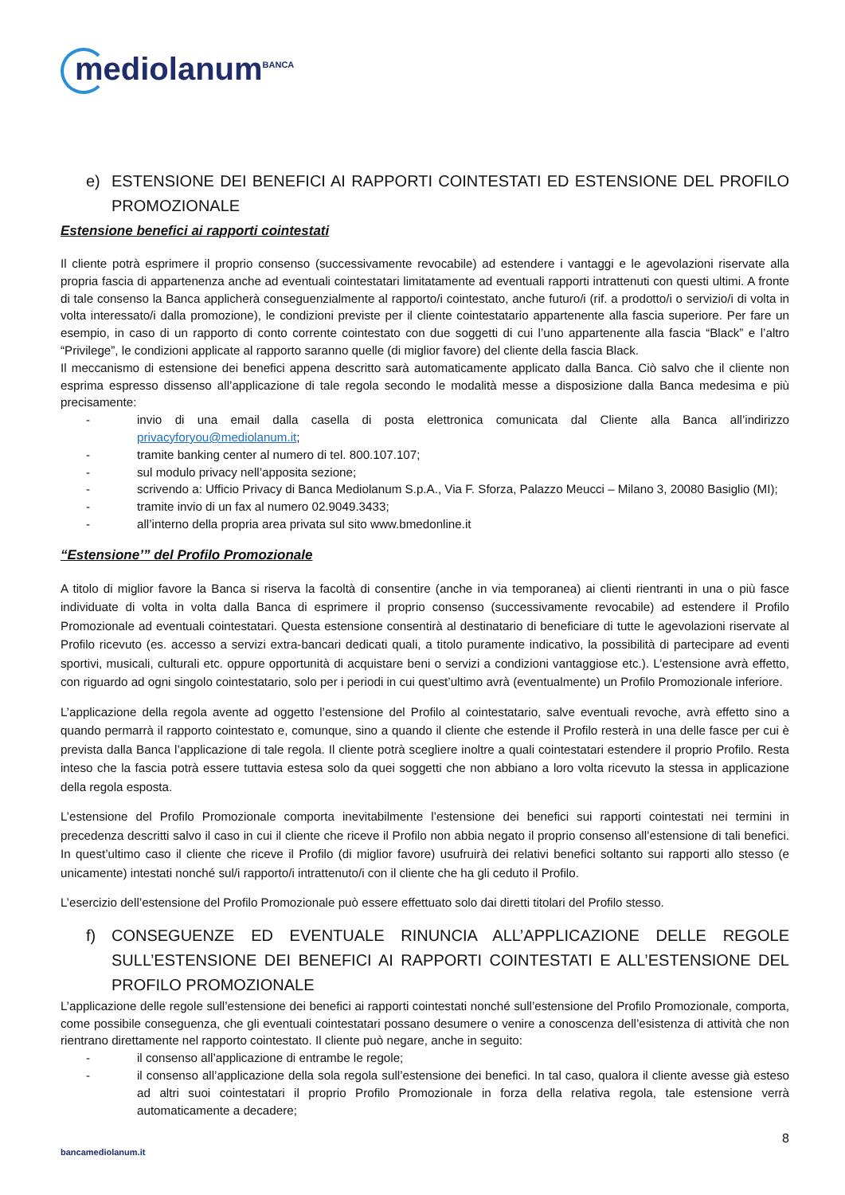mediolanum<sup>BANCA</sup>
e) ESTENSIONE DEI BENEFICI AI RAPPORTI COINTESTATI ED ESTENSIONE DEL PROFILO PROMOZIONALE
Estensione benefici ai rapporti cointestati
Il cliente potrà esprimere il proprio consenso (successivamente revocabile) ad estendere i vantaggi e le agevolazioni riservate alla propria fascia di appartenenza anche ad eventuali cointestatari limitatamente ad eventuali rapporti intrattenuti con questi ultimi. A fronte di tale consenso la Banca applicherà conseguenzialmente al rapporto/i cointestato, anche futuro/i (rif. a prodotto/i o servizio/i di volta in volta interessato/i dalla promozione), le condizioni previste per il cliente cointestatario appartenente alla fascia superiore. Per fare un esempio, in caso di un rapporto di conto corrente cointestato con due soggetti di cui l’uno appartenente alla fascia “Black” e l’altro “Privilege”, le condizioni applicate al rapporto saranno quelle (di miglior favore) del cliente della fascia Black.
Il meccanismo di estensione dei benefici appena descritto sarà automaticamente applicato dalla Banca. Ciò salvo che il cliente non esprima espresso dissenso all’applicazione di tale regola secondo le modalità messe a disposizione dalla Banca medesima e più precisamente:
- invio di una email dalla casella di posta elettronica comunicata dal Cliente alla Banca all’indirizzo privacyforyou@mediolanum.it;
- tramite banking center al numero di tel. 800.107.107;
- sul modulo privacy nell’apposita sezione;
- scrivendo a: Ufficio Privacy di Banca Mediolanum S.p.A., Via F. Sforza, Palazzo Meucci – Milano 3, 20080 Basiglio (MI);
- tramite invio di un fax al numero 02.9049.3433;
- all’interno della propria area privata sul sito www.bmedonline.it
“Estensione’” del Profilo Promozionale
A titolo di miglior favore la Banca si riserva la facoltà di consentire (anche in via temporanea) ai clienti rientranti in una o più fasce individuate di volta in volta dalla Banca di esprimere il proprio consenso (successivamente revocabile) ad estendere il Profilo Promozionale ad eventuali cointestatari. Questa estensione consentirà al destinatario di beneficiare di tutte le agevolazioni riservate al Profilo ricevuto (es. accesso a servizi extra-bancari dedicati quali, a titolo puramente indicativo, la possibilità di partecipare ad eventi sportivi, musicali, culturali etc. oppure opportunità di acquistare beni o servizi a condizioni vantaggiose etc.). L’estensione avrà effetto, con riguardo ad ogni singolo cointestatario, solo per i periodi in cui quest’ultimo avrà (eventualmente) un Profilo Promozionale inferiore.
L’applicazione della regola avente ad oggetto l’estensione del Profilo al cointestatario, salve eventuali revoche, avrà effetto sino a quando permarrà il rapporto cointestato e, comunque, sino a quando il cliente che estende il Profilo resterà in una delle fasce per cui è prevista dalla Banca l’applicazione di tale regola. Il cliente potrà scegliere inoltre a quali cointestatari estendere il proprio Profilo. Resta inteso che la fascia potrà essere tuttavia estesa solo da quei soggetti che non abbiano a loro volta ricevuto la stessa in applicazione della regola esposta.
L’estensione del Profilo Promozionale comporta inevitabilmente l’estensione dei benefici sui rapporti cointestati nei termini in precedenza descritti salvo il caso in cui il cliente che riceve il Profilo non abbia negato il proprio consenso all’estensione di tali benefici. In quest’ultimo caso il cliente che riceve il Profilo (di miglior favore) usufruirà dei relativi benefici soltanto sui rapporti allo stesso (e unicamente) intestati nonché sul/i rapporto/i intrattenuto/i con il cliente che ha gli ceduto il Profilo.
L’esercizio dell’estensione del Profilo Promozionale può essere effettuato solo dai diretti titolari del Profilo stesso.
f) CONSEGUENZE ED EVENTUALE RINUNCIA ALL’APPLICAZIONE DELLE REGOLE SULL’ESTENSIONE DEI BENEFICI AI RAPPORTI COINTESTATI E ALL’ESTENSIONE DEL PROFILO PROMOZIONALE
L’applicazione delle regole sull’estensione dei benefici ai rapporti cointestati nonché sull’estensione del Profilo Promozionale, comporta, come possibile conseguenza, che gli eventuali cointestatari possano desumere o venire a conoscenza dell’esistenza di attività che non rientrano direttamente nel rapporto cointestato. Il cliente può negare, anche in seguito:
- il consenso all’applicazione di entrambe le regole;
- il consenso all’applicazione della sola regola sull’estensione dei benefici. In tal caso, qualora il cliente avesse già esteso ad altri suoi cointestatari il proprio Profilo Promozionale in forza della relativa regola, tale estensione verrà automaticamente a decadere;
8
bancamediolanum.it